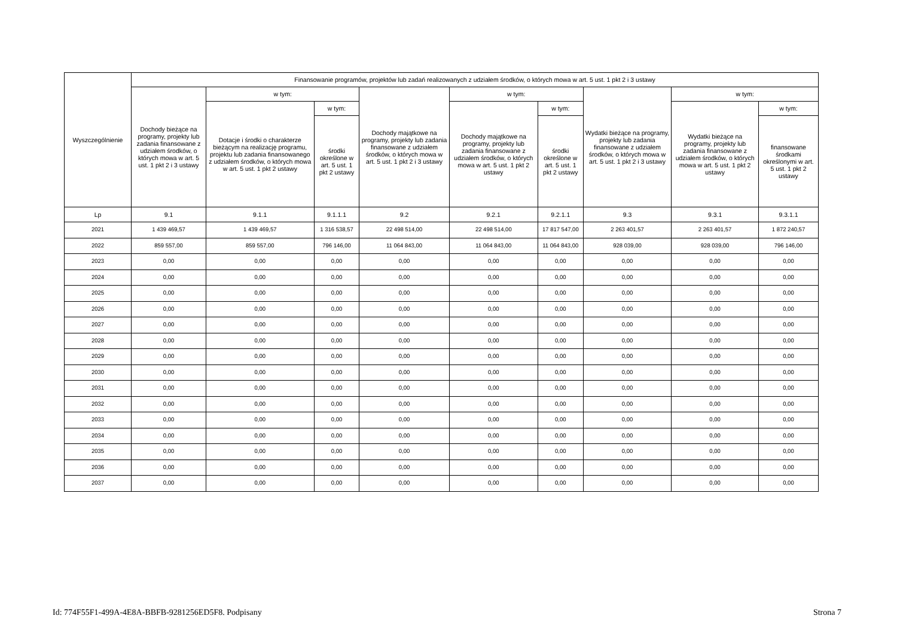| Wyszczególnienie | Finansowanie programów, projektów lub zadań realizowanych z udziałem środków, o których mowa w art. 5 ust. 1 pkt 2 i 3 ustawy | | | | | | | | |
| --- | --- | --- | --- | --- | --- | --- | --- | --- | --- |
| | Dochody bieżące na programy, projekty lub zadania finansowane z udziałem środków, o których mowa w art. 5 ust. 1 pkt 2 i 3 ustawy | w tym: | | Dochody majątkowe na programy, projekty lub zadania finansowane z udziałem środków, o których mowa w art. 5 ust. 1 pkt 2 i 3 ustawy | w tym: | | Wydatki bieżące na programy, projekty lub zadania finansowane z udziałem środków, o których mowa w art. 5 ust. 1 pkt 2 i 3 ustawy | w tym: | |
| | | Dotacje i środki o charakterze bieżącym na realizację programu, projektu lub zadania finansowanego z udziałem środków, o których mowa w art. 5 ust. 1 pkt 2 ustawy | w tym: | | Dochody majątkowe na programy, projekty lub zadania finansowane z udziałem środków, o których mowa w art. 5 ust. 1 pkt 2 ustawy | w tym: | | Wydatki bieżące na programy, projekty lub zadania finansowane z udziałem środków, o których mowa w art. 5 ust. 1 pkt 2 ustawy | w tym: |
| | | | środki określone w art. 5 ust. 1 pkt 2 ustawy | | | środki określone w art. 5 ust. 1 pkt 2 ustawy | | | finansowane środkami określonymi w art. 5 ust. 1 pkt 2 ustawy |
| Lp | 9.1 | 9.1.1 | 9.1.1.1 | 9.2 | 9.2.1 | 9.2.1.1 | 9.3 | 9.3.1 | 9.3.1.1 |
| 2021 | 1 439 469,57 | 1 439 469,57 | 1 316 538,57 | 22 498 514,00 | 22 498 514,00 | 17 817 547,00 | 2 263 401,57 | 2 263 401,57 | 1 872 240,57 |
| 2022 | 859 557,00 | 859 557,00 | 796 146,00 | 11 064 843,00 | 11 064 843,00 | 11 064 843,00 | 928 039,00 | 928 039,00 | 796 146,00 |
| 2023 | 0,00 | 0,00 | 0,00 | 0,00 | 0,00 | 0,00 | 0,00 | 0,00 | 0,00 |
| 2024 | 0,00 | 0,00 | 0,00 | 0,00 | 0,00 | 0,00 | 0,00 | 0,00 | 0,00 |
| 2025 | 0,00 | 0,00 | 0,00 | 0,00 | 0,00 | 0,00 | 0,00 | 0,00 | 0,00 |
| 2026 | 0,00 | 0,00 | 0,00 | 0,00 | 0,00 | 0,00 | 0,00 | 0,00 | 0,00 |
| 2027 | 0,00 | 0,00 | 0,00 | 0,00 | 0,00 | 0,00 | 0,00 | 0,00 | 0,00 |
| 2028 | 0,00 | 0,00 | 0,00 | 0,00 | 0,00 | 0,00 | 0,00 | 0,00 | 0,00 |
| 2029 | 0,00 | 0,00 | 0,00 | 0,00 | 0,00 | 0,00 | 0,00 | 0,00 | 0,00 |
| 2030 | 0,00 | 0,00 | 0,00 | 0,00 | 0,00 | 0,00 | 0,00 | 0,00 | 0,00 |
| 2031 | 0,00 | 0,00 | 0,00 | 0,00 | 0,00 | 0,00 | 0,00 | 0,00 | 0,00 |
| 2032 | 0,00 | 0,00 | 0,00 | 0,00 | 0,00 | 0,00 | 0,00 | 0,00 | 0,00 |
| 2033 | 0,00 | 0,00 | 0,00 | 0,00 | 0,00 | 0,00 | 0,00 | 0,00 | 0,00 |
| 2034 | 0,00 | 0,00 | 0,00 | 0,00 | 0,00 | 0,00 | 0,00 | 0,00 | 0,00 |
| 2035 | 0,00 | 0,00 | 0,00 | 0,00 | 0,00 | 0,00 | 0,00 | 0,00 | 0,00 |
| 2036 | 0,00 | 0,00 | 0,00 | 0,00 | 0,00 | 0,00 | 0,00 | 0,00 | 0,00 |
| 2037 | 0,00 | 0,00 | 0,00 | 0,00 | 0,00 | 0,00 | 0,00 | 0,00 | 0,00 |
Id: 774F55F1-499A-4E8A-BBFB-9281256ED5F8. Podpisany Strona 7